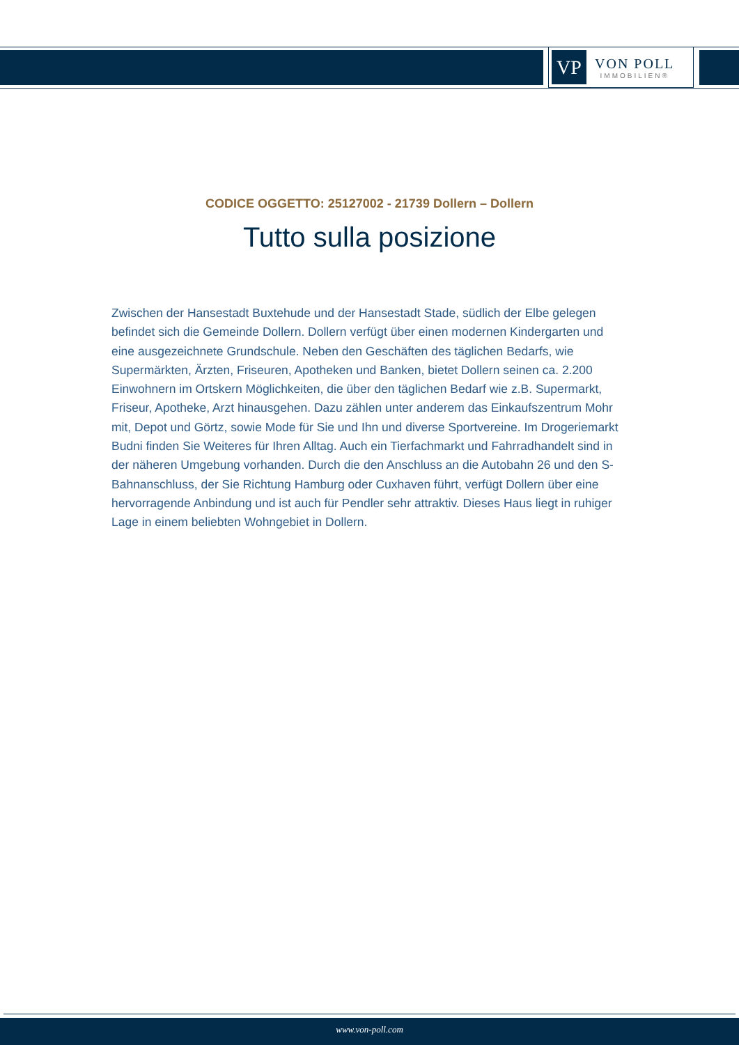VP
VON POLL
IMMOBILIEN®
CODICE OGGETTO: 25127002 - 21739 Dollern – Dollern
Tutto sulla posizione
Zwischen der Hansestadt Buxtehude und der Hansestadt Stade, südlich der Elbe gelegen befindet sich die Gemeinde Dollern. Dollern verfügt über einen modernen Kindergarten und eine ausgezeichnete Grundschule. Neben den Geschäften des täglichen Bedarfs, wie Supermärkten, Ärzten, Friseuren, Apotheken und Banken, bietet Dollern seinen ca. 2.200 Einwohnern im Ortskern Möglichkeiten, die über den täglichen Bedarf wie z.B. Supermarkt, Friseur, Apotheke, Arzt hinausgehen. Dazu zählen unter anderem das Einkaufszentrum Mohr mit, Depot und Görtz, sowie Mode für Sie und Ihn und diverse Sportvereine. Im Drogeriemarkt Budni finden Sie Weiteres für Ihren Alltag. Auch ein Tierfachmarkt und Fahrradhandelt sind in der näheren Umgebung vorhanden. Durch die den Anschluss an die Autobahn 26 und den S-Bahnanschluss, der Sie Richtung Hamburg oder Cuxhaven führt, verfügt Dollern über eine hervorragende Anbindung und ist auch für Pendler sehr attraktiv. Dieses Haus liegt in ruhiger Lage in einem beliebten Wohngebiet in Dollern.
www.von-poll.com